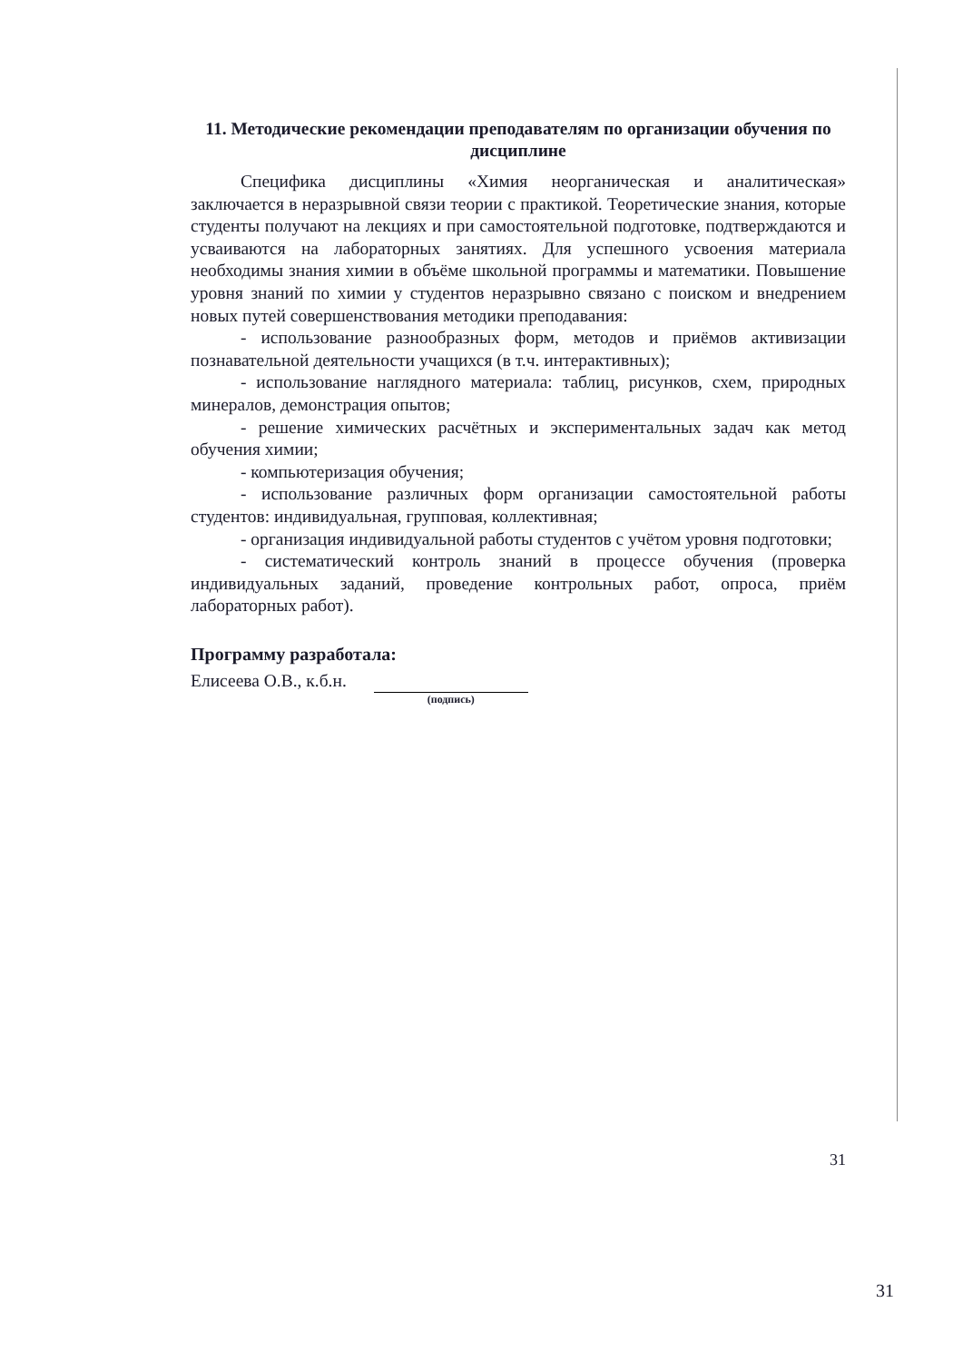11. Методические рекомендации преподавателям по организации обучения по дисциплине
Специфика дисциплины «Химия неорганическая и аналитическая» заключается в неразрывной связи теории с практикой. Теоретические знания, которые студенты получают на лекциях и при самостоятельной подготовке, подтверждаются и усваиваются на лабораторных занятиях. Для успешного усвоения материала необходимы знания химии в объёме школьной программы и математики. Повышение уровня знаний по химии у студентов неразрывно связано с поиском и внедрением новых путей совершенствования методики преподавания:
- использование разнообразных форм, методов и приёмов активизации познавательной деятельности учащихся (в т.ч. интерактивных);
- использование наглядного материала: таблиц, рисунков, схем, природных минералов, демонстрация опытов;
- решение химических расчётных и экспериментальных задач как метод обучения химии;
- компьютеризация обучения;
- использование различных форм организации самостоятельной работы студентов: индивидуальная, групповая, коллективная;
- организация индивидуальной работы студентов с учётом уровня подготовки;
- систематический контроль знаний в процессе обучения (проверка индивидуальных заданий, проведение контрольных работ, опроса, приём лабораторных работ).
Программу разработала:
Елисеева О.В., к.б.н.
(подпись)
31
31